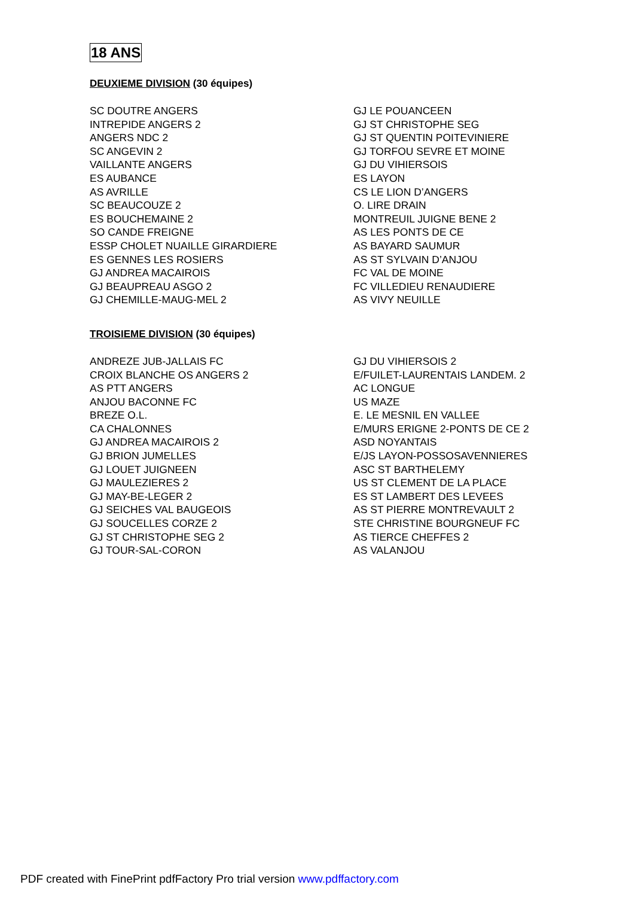18 ANS
DEUXIEME DIVISION (30 équipes)
SC DOUTRE ANGERS
INTREPIDE ANGERS 2
ANGERS NDC 2
SC ANGEVIN 2
VAILLANTE ANGERS
ES AUBANCE
AS AVRILLE
SC BEAUCOUZE 2
ES BOUCHEMAINE 2
SO CANDE FREIGNE
ESSP CHOLET NUAILLE GIRARDIERE
ES GENNES LES ROSIERS
GJ ANDREA MACAIROIS
GJ BEAUPREAU ASGO 2
GJ CHEMILLE-MAUG-MEL 2
GJ LE POUANCEEN
GJ ST CHRISTOPHE SEG
GJ ST QUENTIN POITEVINIERE
GJ TORFOU SEVRE ET MOINE
GJ DU VIHIERSOIS
ES LAYON
CS LE LION D’ANGERS
O. LIRE DRAIN
MONTREUIL JUIGNE BENE 2
AS LES PONTS DE CE
AS BAYARD SAUMUR
AS ST SYLVAIN D’ANJOU
FC VAL DE MOINE
FC VILLEDIEU RENAUDIERE
AS VIVY NEUILLE
TROISIEME DIVISION (30 équipes)
ANDREZE JUB-JALLAIS FC
CROIX BLANCHE OS ANGERS 2
AS PTT ANGERS
ANJOU BACONNE FC
BREZE O.L.
CA CHALONNES
GJ ANDREA MACAIROIS 2
GJ BRION JUMELLES
GJ LOUET JUIGNEEN
GJ MAULEZIERES 2
GJ MAY-BE-LEGER 2
GJ SEICHES VAL BAUGEOIS
GJ SOUCELLES CORZE 2
GJ ST CHRISTOPHE SEG 2
GJ TOUR-SAL-CORON
GJ DU VIHIERSOIS 2
E/FUILET-LAURENTAIS LANDEM. 2
AC LONGUE
US MAZE
E. LE MESNIL EN VALLEE
E/MURS ERIGNE 2-PONTS DE CE 2
ASD NOYANTAIS
E/JS LAYON-POSSOSAVENNIERES
ASC ST BARTHELEMY
US ST CLEMENT DE LA PLACE
ES ST LAMBERT DES LEVEES
AS ST PIERRE MONTREVAULT 2
STE CHRISTINE BOURGNEUF FC
AS TIERCE CHEFFES 2
AS VALANJOU
PDF created with FinePrint pdfFactory Pro trial version www.pdffactory.com